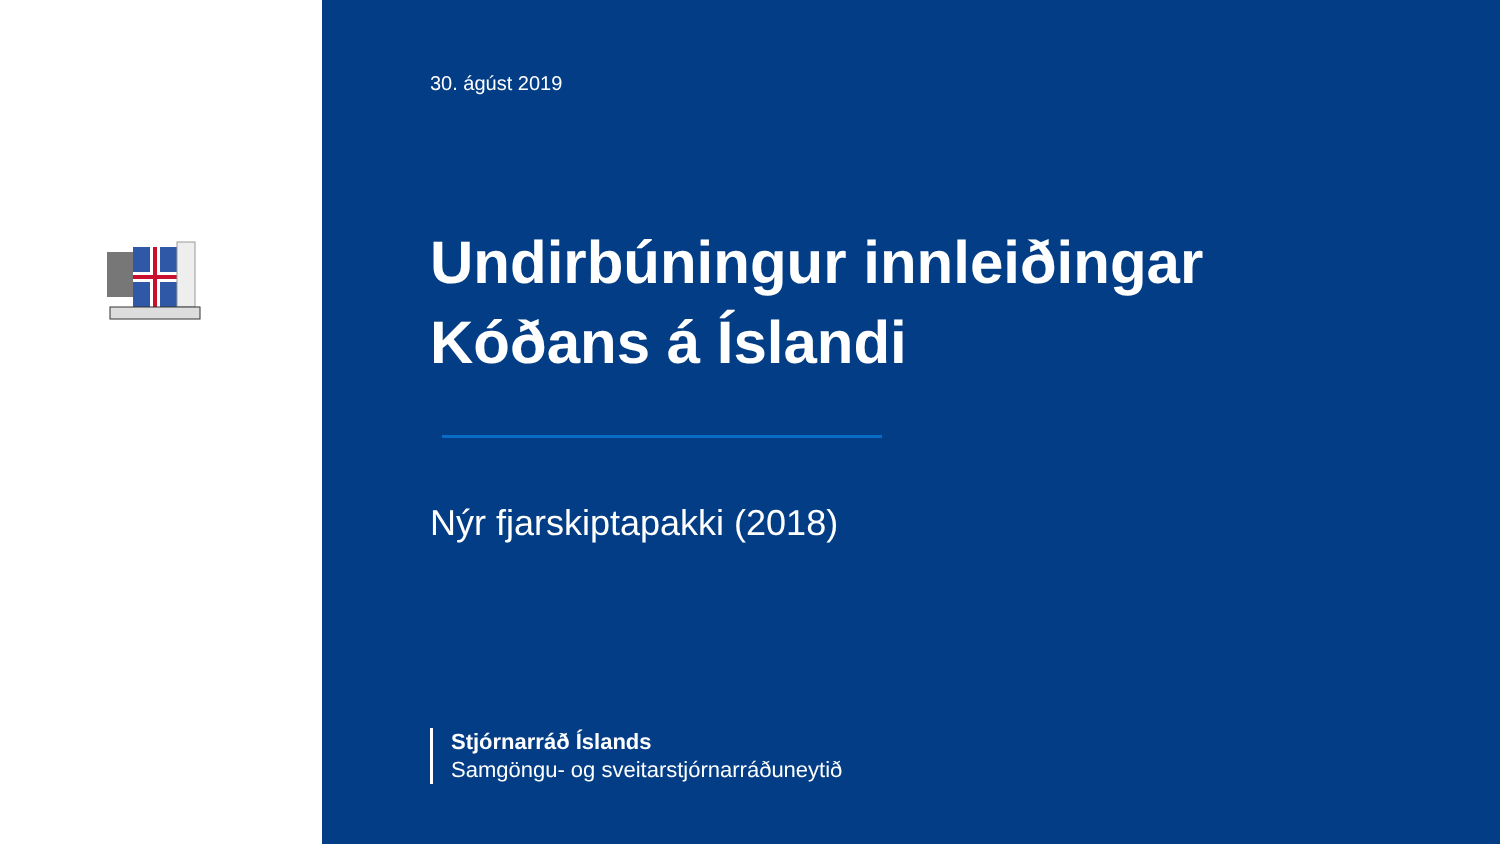30. ágúst 2019
Undirbúningur innleiðingar
Kóðans á Íslandi
Nýr fjarskiptapakki (2018)
Stjórnarráð Íslands
Samgöngu- og sveitarstjórnarráðuneytið